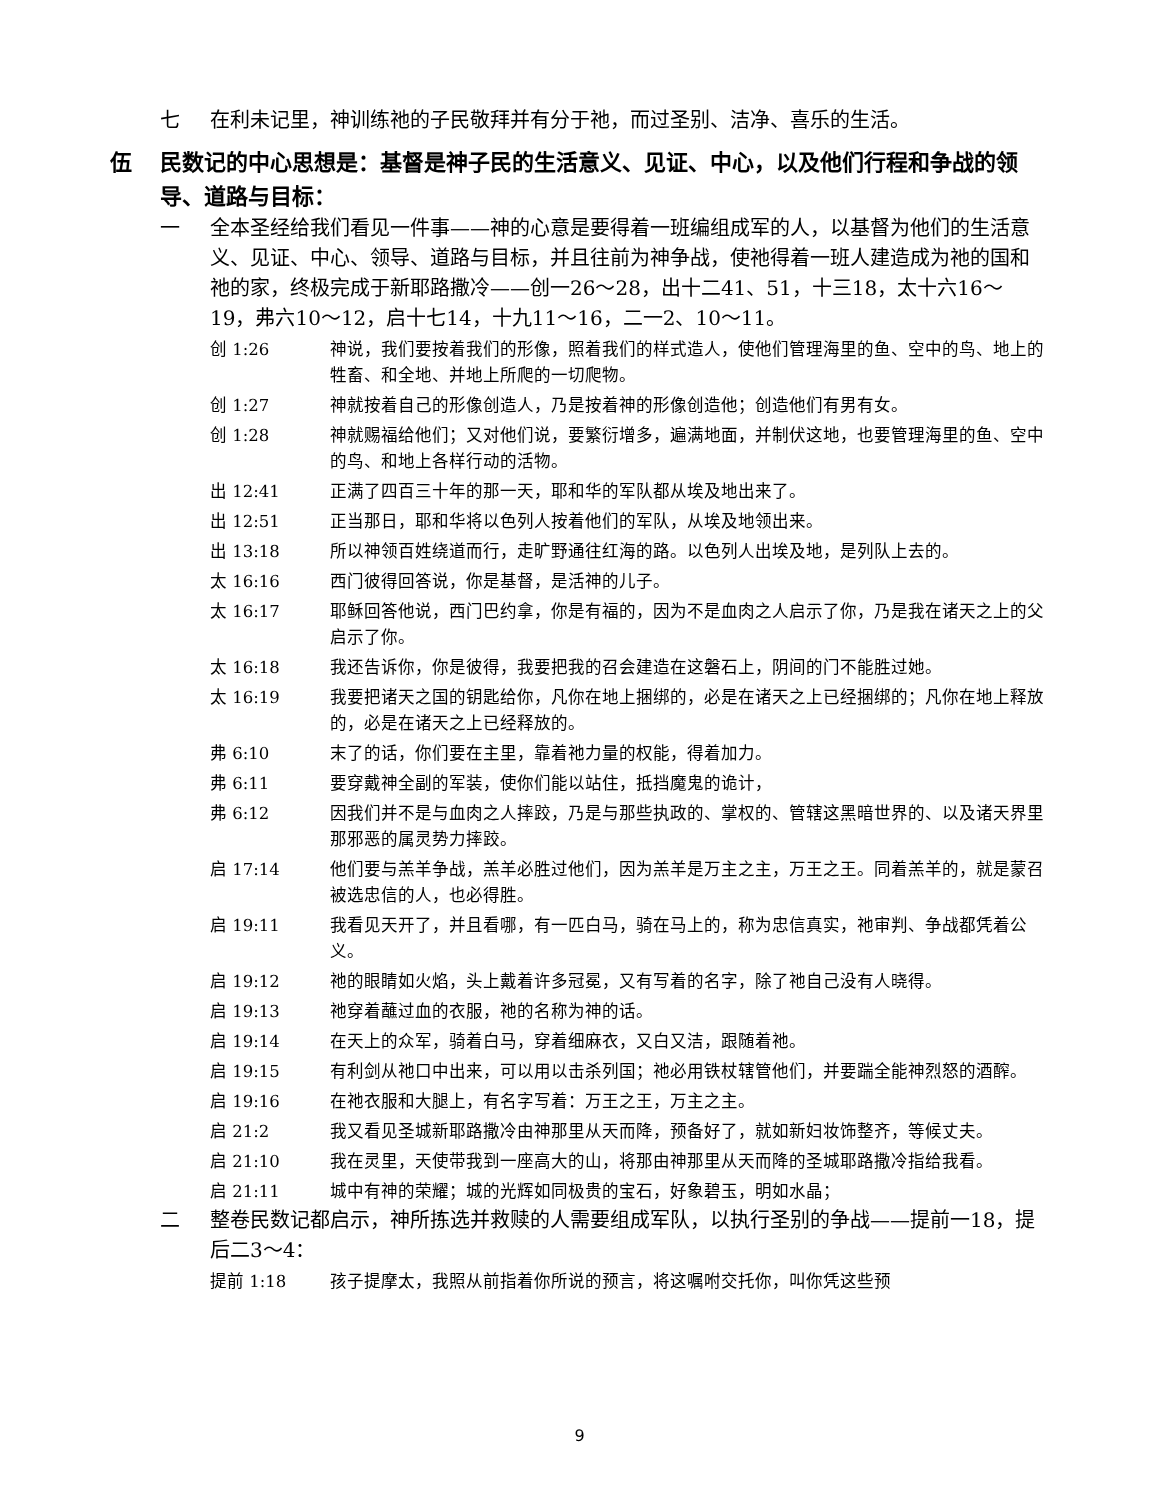七 在利未记里，神训练祂的子民敬拜并有分于祂，而过圣别、洁净、喜乐的生活。
伍 民数记的中心思想是：基督是神子民的生活意义、见证、中心，以及他们行程和争战的领导、道路与目标：
一 全本圣经给我们看见一件事——神的心意是要得着一班编组成军的人，以基督为他们的生活意义、见证、中心、领导、道路与目标，并且往前为神争战，使祂得着一班人建造成为祂的国和祂的家，终极完成于新耶路撒冷——创一26～28，出十二41、51，十三18，太十六16～19，弗六10～12，启十七14，十九11～16，二一2、10～11。
创 1:26 神说，我们要按着我们的形像，照着我们的样式造人，使他们管理海里的鱼、空中的鸟、地上的牲畜、和全地、并地上所爬的一切爬物。
创 1:27 神就按着自己的形像创造人，乃是按着神的形像创造他；创造他们有男有女。
创 1:28 神就赐福给他们；又对他们说，要繁衍增多，遍满地面，并制伏这地，也要管理海里的鱼、空中的鸟、和地上各样行动的活物。
出 12:41 正满了四百三十年的那一天，耶和华的军队都从埃及地出来了。
出 12:51 正当那日，耶和华将以色列人按着他们的军队，从埃及地领出来。
出 13:18 所以神领百姓绕道而行，走旷野通往红海的路。以色列人出埃及地，是列队上去的。
太 16:16 西门彼得回答说，你是基督，是活神的儿子。
太 16:17 耶稣回答他说，西门巴约拿，你是有福的，因为不是血肉之人启示了你，乃是我在诸天之上的父启示了你。
太 16:18 我还告诉你，你是彼得，我要把我的召会建造在这磐石上，阴间的门不能胜过她。
太 16:19 我要把诸天之国的钥匙给你，凡你在地上捆绑的，必是在诸天之上已经捆绑的；凡你在地上释放的，必是在诸天之上已经释放的。
弗 6:10 末了的话，你们要在主里，靠着祂力量的权能，得着加力。
弗 6:11 要穿戴神全副的军装，使你们能以站住，抵挡魔鬼的诡计，
弗 6:12 因我们并不是与血肉之人摔跤，乃是与那些执政的、掌权的、管辖这黑暗世界的、以及诸天界里那邪恶的属灵势力摔跤。
启 17:14 他们要与羔羊争战，羔羊必胜过他们，因为羔羊是万主之主，万王之王。同着羔羊的，就是蒙召被选忠信的人，也必得胜。
启 19:11 我看见天开了，并且看哪，有一匹白马，骑在马上的，称为忠信真实，祂审判、争战都凭着公义。
启 19:12 祂的眼睛如火焰，头上戴着许多冠冕，又有写着的名字，除了祂自己没有人晓得。
启 19:13 祂穿着蘸过血的衣服，祂的名称为神的话。
启 19:14 在天上的众军，骑着白马，穿着细麻衣，又白又洁，跟随着祂。
启 19:15 有利剑从祂口中出来，可以用以击杀列国；祂必用铁杖辖管他们，并要踹全能神烈怒的酒醡。
启 19:16 在祂衣服和大腿上，有名字写着：万王之王，万主之主。
启 21:2 我又看见圣城新耶路撒冷由神那里从天而降，预备好了，就如新妇妆饰整齐，等候丈夫。
启 21:10 我在灵里，天使带我到一座高大的山，将那由神那里从天而降的圣城耶路撒冷指给我看。
启 21:11 城中有神的荣耀；城的光辉如同极贵的宝石，好象碧玉，明如水晶；
二 整卷民数记都启示，神所拣选并救赎的人需要组成军队，以执行圣别的争战——提前一18，提后二3～4：
提前 1:18 孩子提摩太，我照从前指着你所说的预言，将这嘱咐交托你，叫你凭这些预
9